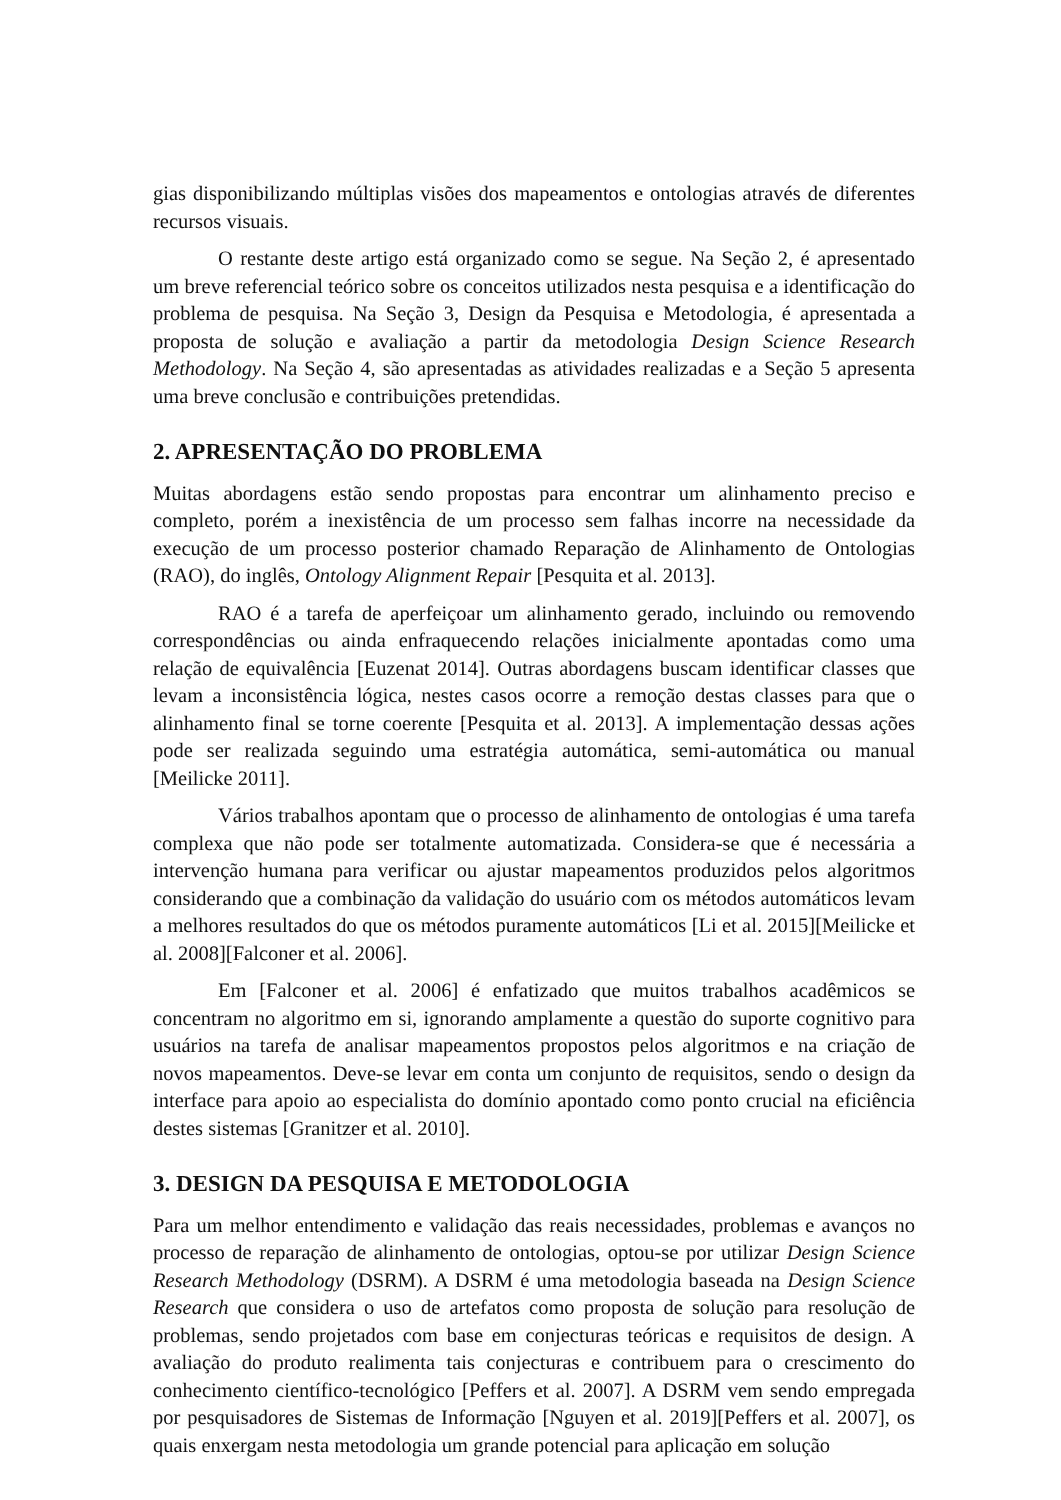gias disponibilizando múltiplas visões dos mapeamentos e ontologias através de diferentes recursos visuais.
O restante deste artigo está organizado como se segue. Na Seção 2, é apresentado um breve referencial teórico sobre os conceitos utilizados nesta pesquisa e a identificação do problema de pesquisa. Na Seção 3, Design da Pesquisa e Metodologia, é apresentada a proposta de solução e avaliação a partir da metodologia Design Science Research Methodology. Na Seção 4, são apresentadas as atividades realizadas e a Seção 5 apresenta uma breve conclusão e contribuições pretendidas.
2. APRESENTAÇÃO DO PROBLEMA
Muitas abordagens estão sendo propostas para encontrar um alinhamento preciso e completo, porém a inexistência de um processo sem falhas incorre na necessidade da execução de um processo posterior chamado Reparação de Alinhamento de Ontologias (RAO), do inglês, Ontology Alignment Repair [Pesquita et al. 2013].
RAO é a tarefa de aperfeiçoar um alinhamento gerado, incluindo ou removendo correspondências ou ainda enfraquecendo relações inicialmente apontadas como uma relação de equivalência [Euzenat 2014]. Outras abordagens buscam identificar classes que levam a inconsistência lógica, nestes casos ocorre a remoção destas classes para que o alinhamento final se torne coerente [Pesquita et al. 2013]. A implementação dessas ações pode ser realizada seguindo uma estratégia automática, semi-automática ou manual [Meilicke 2011].
Vários trabalhos apontam que o processo de alinhamento de ontologias é uma tarefa complexa que não pode ser totalmente automatizada. Considera-se que é necessária a intervenção humana para verificar ou ajustar mapeamentos produzidos pelos algoritmos considerando que a combinação da validação do usuário com os métodos automáticos levam a melhores resultados do que os métodos puramente automáticos [Li et al. 2015][Meilicke et al. 2008][Falconer et al. 2006].
Em [Falconer et al. 2006] é enfatizado que muitos trabalhos acadêmicos se concentram no algoritmo em si, ignorando amplamente a questão do suporte cognitivo para usuários na tarefa de analisar mapeamentos propostos pelos algoritmos e na criação de novos mapeamentos. Deve-se levar em conta um conjunto de requisitos, sendo o design da interface para apoio ao especialista do domínio apontado como ponto crucial na eficiência destes sistemas [Granitzer et al. 2010].
3. DESIGN DA PESQUISA E METODOLOGIA
Para um melhor entendimento e validação das reais necessidades, problemas e avanços no processo de reparação de alinhamento de ontologias, optou-se por utilizar Design Science Research Methodology (DSRM). A DSRM é uma metodologia baseada na Design Science Research que considera o uso de artefatos como proposta de solução para resolução de problemas, sendo projetados com base em conjecturas teóricas e requisitos de design. A avaliação do produto realimenta tais conjecturas e contribuem para o crescimento do conhecimento científico-tecnológico [Peffers et al. 2007]. A DSRM vem sendo empregada por pesquisadores de Sistemas de Informação [Nguyen et al. 2019][Peffers et al. 2007], os quais enxergam nesta metodologia um grande potencial para aplicação em solução